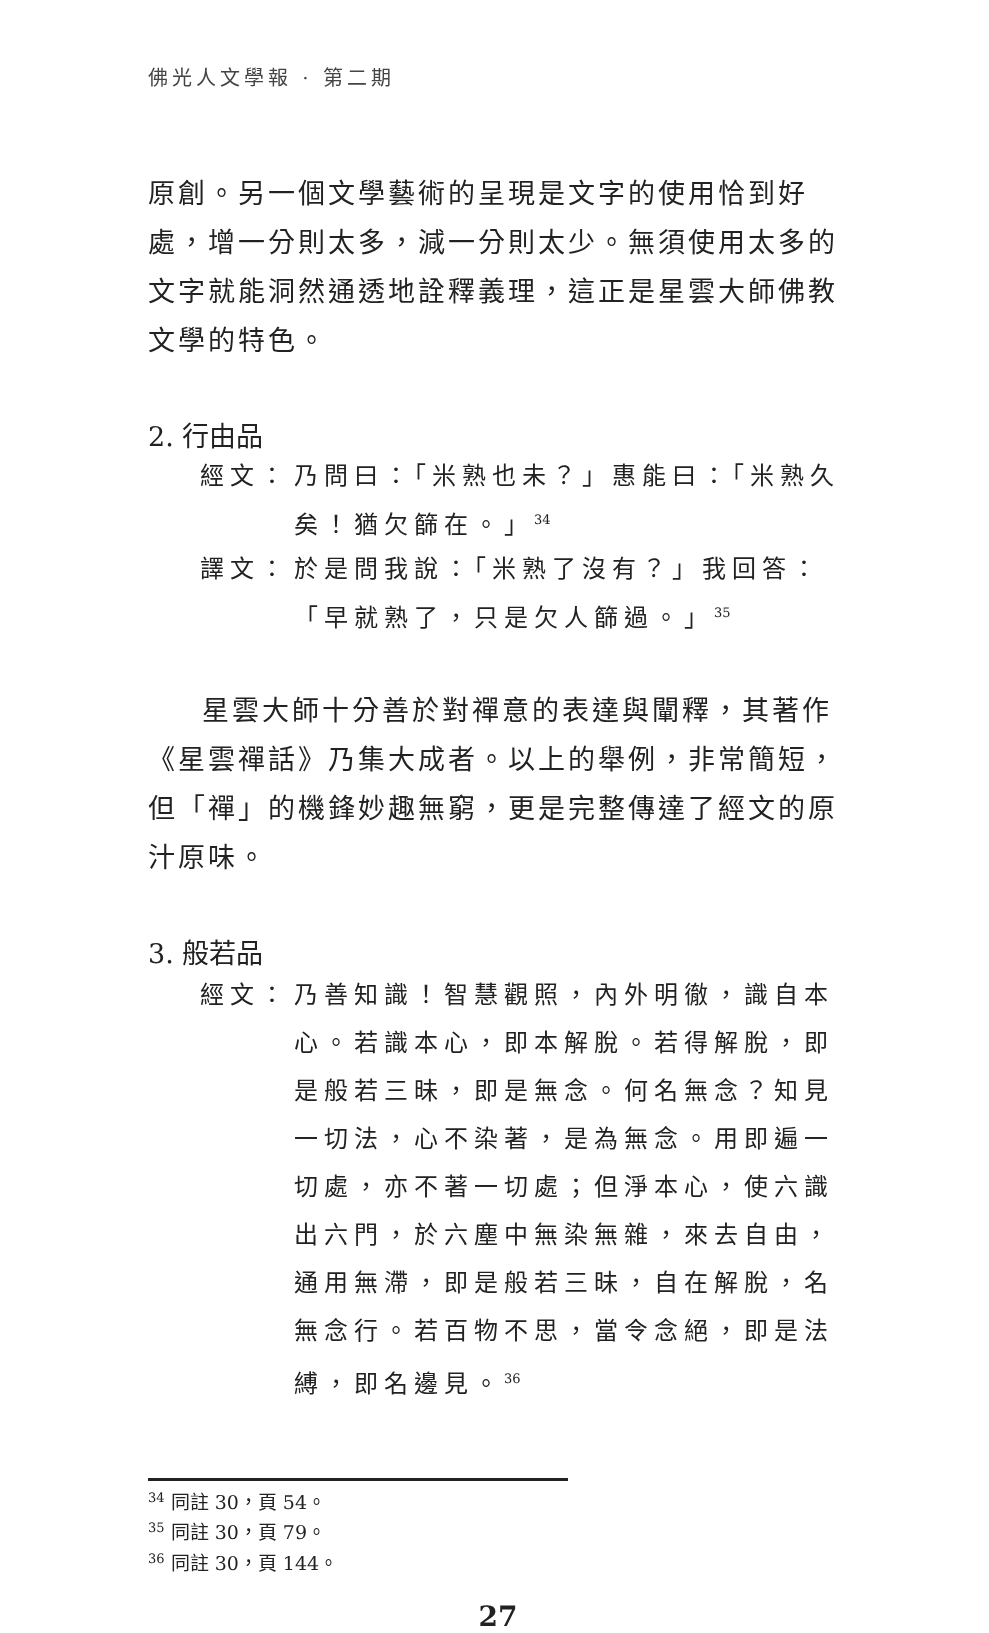佛光人文學報 · 第二期
原創。另一個文學藝術的呈現是文字的使用恰到好處，增一分則太多，減一分則太少。無須使用太多的文字就能洞然通透地詮釋義理，這正是星雲大師佛教文學的特色。
2. 行由品
經文： 乃問曰：「米熟也未？」惠能曰：「米熟久矣！猶欠篩在。」<sup>34</sup>
譯文： 於是問我說：「米熟了沒有？」我回答：「早就熟了，只是欠人篩過。」<sup>35</sup>
星雲大師十分善於對禪意的表達與闡釋，其著作《星雲禪話》乃集大成者。以上的舉例，非常簡短，但「禪」的機鋒妙趣無窮，更是完整傳達了經文的原汁原味。
3. 般若品
經文： 乃善知識！智慧觀照，內外明徹，識自本心。若識本心，即本解脫。若得解脫，即是般若三昧，即是無念。何名無念？知見一切法，心不染著，是為無念。用即遍一切處，亦不著一切處；但淨本心，使六識出六門，於六塵中無染無雜，來去自由，通用無滯，即是般若三昧，自在解脫，名無念行。若百物不思，當令念絕，即是法縛，即名邊見。<sup>36</sup>
<sup>34</sup> 同註 30，頁 54。
<sup>35</sup> 同註 30，頁 79。
<sup>36</sup> 同註 30，頁 144。
27